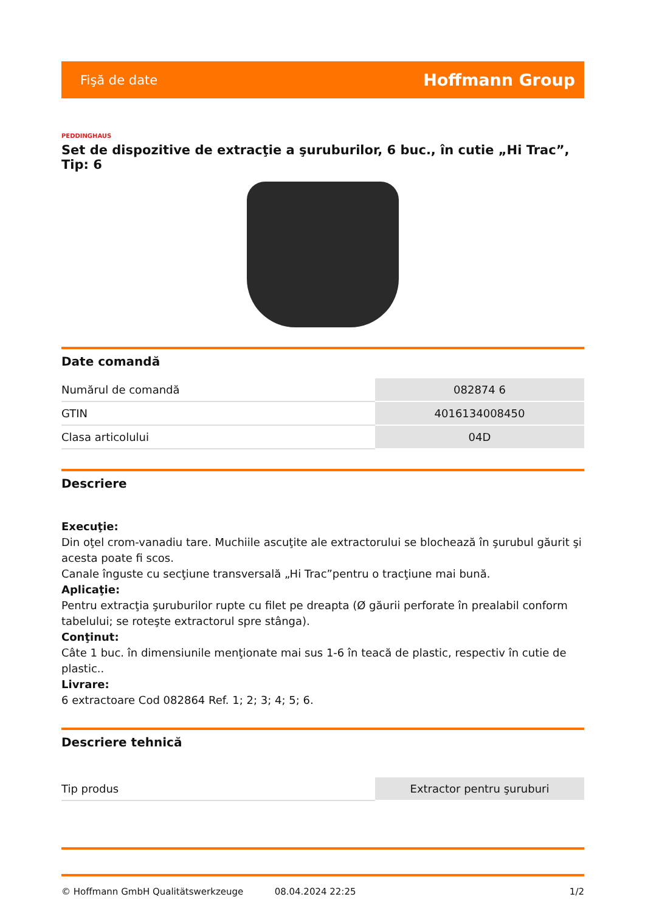Fişă de date Hoffmann Group
PEDDINGHAUS
Set de dispozitive de extracţie a şuruburilor, 6 buc., în cutie „Hi Trac”, Tip: 6
Date comandă
| Numărul de comandă | 082874 6 |
| GTIN | 4016134008450 |
| Clasa articolului | 04D |
Descriere
Execuţie:
Din oţel crom-vanadiu tare. Muchiile ascuţite ale extractorului se blochează în şurubul găurit şi acesta poate fi scos.
Canale înguste cu secţiune transversală „Hi Trac”pentru o tracţiune mai bună.
Aplicaţie:
Pentru extracţia şuruburilor rupte cu filet pe dreapta (Ø găurii perforate în prealabil conform tabelului; se roteşte extractorul spre stânga).
Conţinut:
Câte 1 buc. în dimensiunile menţionate mai sus 1-6 în teacă de plastic, respectiv în cutie de plastic..
Livrare:
6 extractoare Cod 082864 Ref. 1; 2; 3; 4; 5; 6.
Descriere tehnică
| Tip produs | Extractor pentru şuruburi |
© Hoffmann GmbH Qualitätswerkzeuge 08.04.2024 22:25 1/2